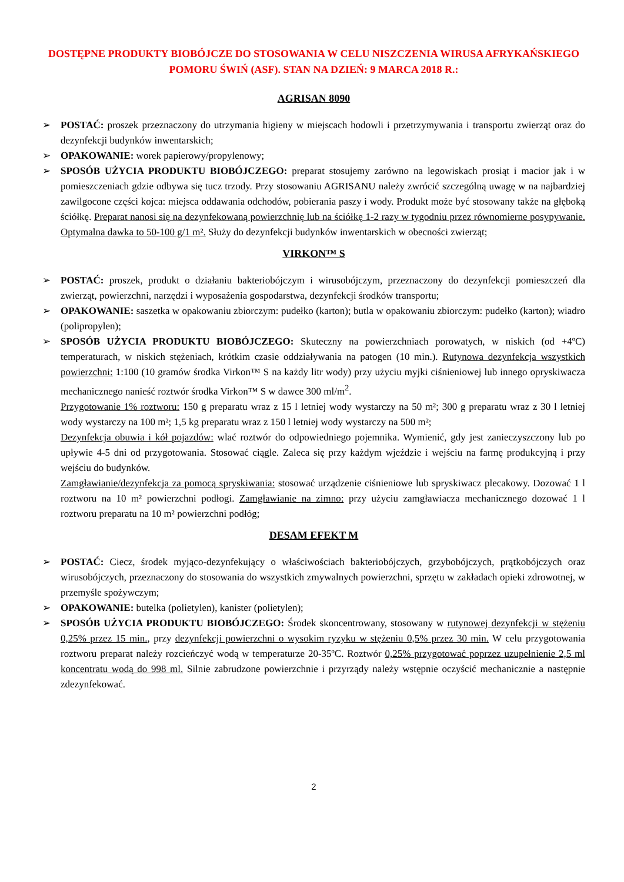DOSTĘPNE PRODUKTY BIOBÓJCZE DO STOSOWANIA W CELU NISZCZENIA WIRUSA AFRYKAŃSKIEGO POMORU ŚWIŃ (ASF). STAN NA DZIEŃ: 9 MARCA 2018 R.:
AGRISAN 8090
➢ POSTAĆ: proszek przeznaczony do utrzymania higieny w miejscach hodowli i przetrzymywania i transportu zwierząt oraz do dezynfekcji budynków inwentarskich;
➢ OPAKOWANIE: worek papierowy/propylenowy;
➢ SPOSÓB UŻYCIA PRODUKTU BIOBÓJCZEGO: preparat stosujemy zarówno na legowiskach prosiąt i macior jak i w pomieszczeniach gdzie odbywa się tucz trzody. Przy stosowaniu AGRISANU należy zwrócić szczególną uwagę w na najbardziej zawilgocone części kojca: miejsca oddawania odchodów, pobierania paszy i wody. Produkt może być stosowany także na głęboką ściółkę. Preparat nanosi się na dezynfekowaną powierzchnię lub na ściółkę 1-2 razy w tygodniu przez równomierne posypywanie. Optymalna dawka to 50-100 g/1 m². Służy do dezynfekcji budynków inwentarskich w obecności zwierząt;
VIRKON™ S
➢ POSTAĆ: proszek, produkt o działaniu bakteriobójczym i wirusobójczym, przeznaczony do dezynfekcji pomieszczeń dla zwierząt, powierzchni, narzędzi i wyposażenia gospodarstwa, dezynfekcji środków transportu;
➢ OPAKOWANIE: saszetka w opakowaniu zbiorczym: pudełko (karton); butla w opakowaniu zbiorczym: pudełko (karton); wiadro (polipropylen);
➢ SPOSÓB UŻYCIA PRODUKTU BIOBÓJCZEGO: Skuteczny na powierzchniach porowatych, w niskich (od +4ºC) temperaturach, w niskich stężeniach, krótkim czasie oddziaływania na patogen (10 min.). Rutynowa dezynfekcja wszystkich powierzchni: 1:100 (10 gramów środka Virkon™ S na każdy litr wody) przy użyciu myjki ciśnieniowej lub innego opryskiwacza mechanicznego nanieść roztwór środka Virkon™ S w dawce 300 ml/m<sup>2</sup>.
Przygotowanie 1% roztworu: 150 g preparatu wraz z 15 l letniej wody wystarczy na 50 m²; 300 g preparatu wraz z 30 l letniej wody wystarczy na 100 m²; 1,5 kg preparatu wraz z 150 l letniej wody wystarczy na 500 m²;
Dezynfekcja obuwia i kół pojazdów: wlać roztwór do odpowiedniego pojemnika. Wymienić, gdy jest zanieczyszczony lub po upływie 4-5 dni od przygotowania. Stosować ciągle. Zaleca się przy każdym wjeździe i wejściu na farmę produkcyjną i przy wejściu do budynków.
Zamgławianie/dezynfekcja za pomocą spryskiwania: stosować urządzenie ciśnieniowe lub spryskiwacz plecakowy. Dozować 1 l roztworu na 10 m² powierzchni podłogi. Zamgławianie na zimno: przy użyciu zamgławiacza mechanicznego dozować 1 l roztworu preparatu na 10 m² powierzchni podłóg;
DESAM EFEKT M
➢ POSTAĆ: Ciecz, środek myjąco-dezynfekujący o właściwościach bakteriobójczych, grzybobójczych, prątkobójczych oraz wirusobójczych, przeznaczony do stosowania do wszystkich zmywalnych powierzchni, sprzętu w zakładach opieki zdrowotnej, w przemyśle spożywczym;
➢ OPAKOWANIE: butelka (polietylen), kanister (polietylen);
➢ SPOSÓB UŻYCIA PRODUKTU BIOBÓJCZEGO: Środek skoncentrowany, stosowany w rutynowej dezynfekcji w stężeniu 0,25% przez 15 min., przy dezynfekcji powierzchni o wysokim ryzyku w stężeniu 0,5% przez 30 min. W celu przygotowania roztworu preparat należy rozcieńczyć wodą w temperaturze 20-35ºC. Roztwór 0,25% przygotować poprzez uzupełnienie 2,5 ml koncentratu wodą do 998 ml. Silnie zabrudzone powierzchnie i przyrządy należy wstępnie oczyścić mechanicznie a następnie zdezynfekować.
2